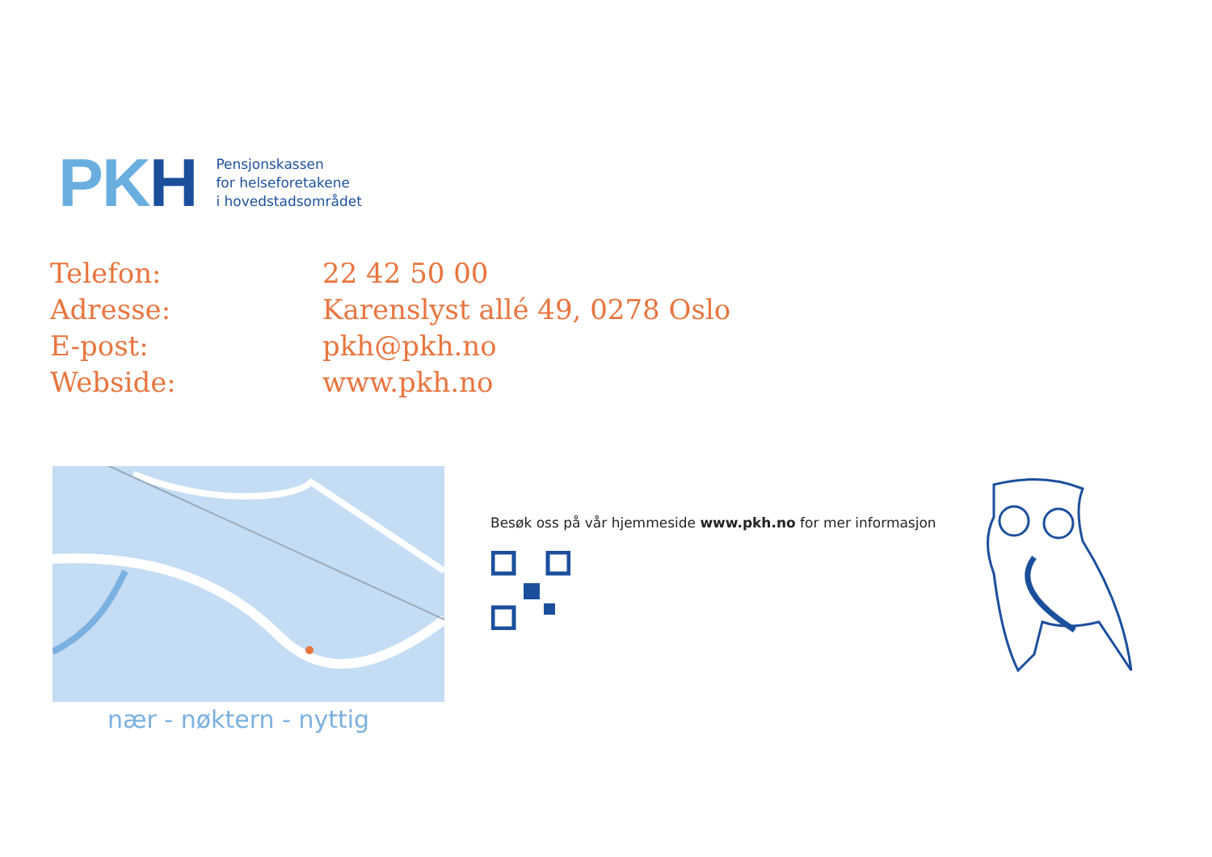PKH
Pensjonskassen
for helseforetakene
i hovedstadsområdet
| Telefon: | 22 42 50 00 |
| Adresse: | Karenslyst allé 49, 0278 Oslo |
| E-post: | pkh@pkh.no |
| Webside: | www.pkh.no |
nær - nøktern - nyttig
Besøk oss på vår hjemmeside www.pkh.no for mer informasjon